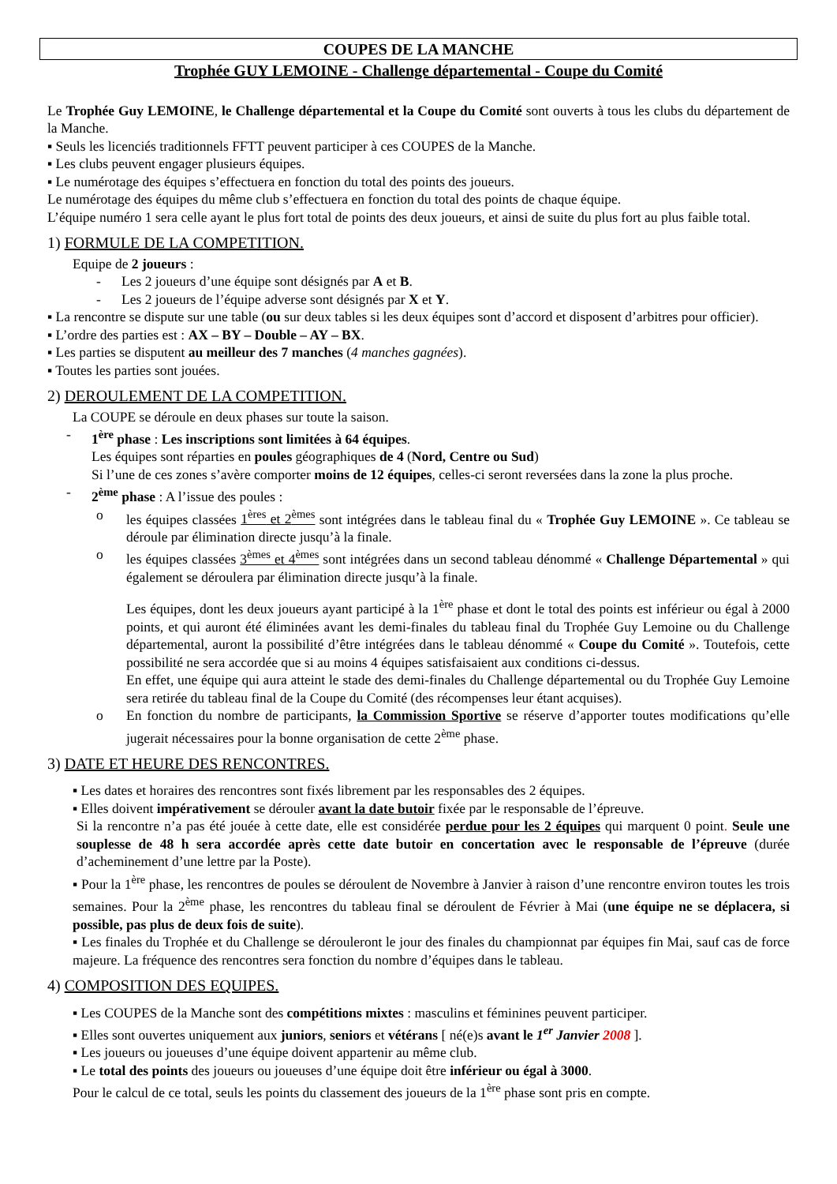COUPES DE LA MANCHE
Trophée GUY LEMOINE - Challenge départemental - Coupe du Comité
Le Trophée Guy LEMOINE, le Challenge départemental et la Coupe du Comité sont ouverts à tous les clubs du département de la Manche.
▪ Seuls les licenciés traditionnels FFTT peuvent participer à ces COUPES de la Manche.
▪ Les clubs peuvent engager plusieurs équipes.
▪ Le numérotage des équipes s’effectuera en fonction du total des points des joueurs.
Le numérotage des équipes du même club s’effectuera en fonction du total des points de chaque équipe.
L’équipe numéro 1 sera celle ayant le plus fort total de points des deux joueurs, et ainsi de suite du plus fort au plus faible total.
1) FORMULE DE LA COMPETITION.
Equipe de 2 joueurs :
- Les 2 joueurs d’une équipe sont désignés par A et B.
- Les 2 joueurs de l’équipe adverse sont désignés par X et Y.
▪ La rencontre se dispute sur une table (ou sur deux tables si les deux équipes sont d’accord et disposent d’arbitres pour officier).
▪ L’ordre des parties est : AX – BY – Double – AY – BX.
▪ Les parties se disputent au meilleur des 7 manches (4 manches gagnées).
▪ Toutes les parties sont jouées.
2) DEROULEMENT DE LA COMPETITION.
La COUPE se déroule en deux phases sur toute la saison.
- 1<sup>ère</sup> phase : Les inscriptions sont limitées à 64 équipes.
Les équipes sont réparties en poules géographiques de 4 (Nord, Centre ou Sud)
Si l’une de ces zones s’avère comporter moins de 12 équipes, celles-ci seront reversées dans la zone la plus proche.
- 2<sup>ème</sup> phase : A l’issue des poules :
o les équipes classées 1<sup>ères</sup> et 2<sup>èmes</sup> sont intégrées dans le tableau final du « Trophée Guy LEMOINE ». Ce tableau se déroule par élimination directe jusqu’à la finale.
o les équipes classées 3<sup>èmes</sup> et 4<sup>èmes</sup> sont intégrées dans un second tableau dénommé « Challenge Départemental » qui également se déroulera par élimination directe jusqu’à la finale.
Les équipes, dont les deux joueurs ayant participé à la 1<sup>ère</sup> phase et dont le total des points est inférieur ou égal à 2000 points, et qui auront été éliminées avant les demi-finales du tableau final du Trophée Guy Lemoine ou du Challenge départemental, auront la possibilité d’être intégrées dans le tableau dénommé « Coupe du Comité ». Toutefois, cette possibilité ne sera accordée que si au moins 4 équipes satisfaisaient aux conditions ci-dessus.
En effet, une équipe qui aura atteint le stade des demi-finales du Challenge départemental ou du Trophée Guy Lemoine sera retirée du tableau final de la Coupe du Comité (des récompenses leur étant acquises).
o En fonction du nombre de participants, la Commission Sportive se réserve d’apporter toutes modifications qu’elle jugerait nécessaires pour la bonne organisation de cette 2<sup>ème</sup> phase.
3) DATE ET HEURE DES RENCONTRES.
▪ Les dates et horaires des rencontres sont fixés librement par les responsables des 2 équipes.
▪ Elles doivent impérativement se dérouler avant la date butoir fixée par le responsable de l’épreuve.
Si la rencontre n’a pas été jouée à cette date, elle est considérée perdue pour les 2 équipes qui marquent 0 point. Seule une souplesse de 48 h sera accordée après cette date butoir en concertation avec le responsable de l’épreuve (durée d’acheminement d’une lettre par la Poste).
▪ Pour la 1<sup>ère</sup> phase, les rencontres de poules se déroulent de Novembre à Janvier à raison d’une rencontre environ toutes les trois semaines. Pour la 2<sup>ème</sup> phase, les rencontres du tableau final se déroulent de Février à Mai (une équipe ne se déplacera, si possible, pas plus de deux fois de suite).
▪ Les finales du Trophée et du Challenge se dérouleront le jour des finales du championnat par équipes fin Mai, sauf cas de force majeure. La fréquence des rencontres sera fonction du nombre d’équipes dans le tableau.
4) COMPOSITION DES EQUIPES.
▪ Les COUPES de la Manche sont des compétitions mixtes : masculins et féminines peuvent participer.
▪ Elles sont ouvertes uniquement aux juniors, seniors et vétérans [ né(e)s avant le 1<sup>er</sup> Janvier 2008 ].
▪ Les joueurs ou joueuses d’une équipe doivent appartenir au même club.
▪ Le total des points des joueurs ou joueuses d’une équipe doit être inférieur ou égal à 3000.
Pour le calcul de ce total, seuls les points du classement des joueurs de la 1<sup>ère</sup> phase sont pris en compte.